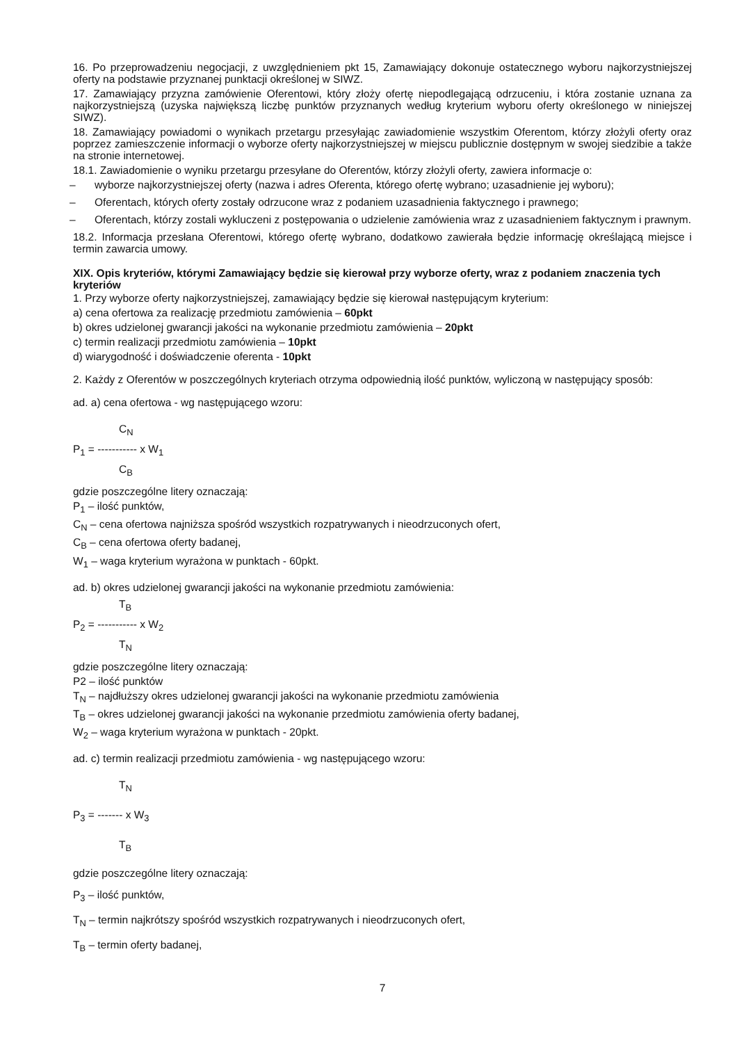16. Po przeprowadzeniu negocjacji, z uwzględnieniem pkt 15, Zamawiający dokonuje ostatecznego wyboru najkorzystniejszej oferty na podstawie przyznanej punktacji określonej w SIWZ.
17. Zamawiający przyzna zamówienie Oferentowi, który złoży ofertę niepodlegającą odrzuceniu, i która zostanie uznana za najkorzystniejszą (uzyska największą liczbę punktów przyznanych według kryterium wyboru oferty określonego w niniejszej SIWZ).
18. Zamawiający powiadomi o wynikach przetargu przesyłając zawiadomienie wszystkim Oferentom, którzy złożyli oferty oraz poprzez zamieszczenie informacji o wyborze oferty najkorzystniejszej w miejscu publicznie dostępnym w swojej siedzibie a także na stronie internetowej.
18.1. Zawiadomienie o wyniku przetargu przesyłane do Oferentów, którzy złożyli oferty, zawiera informacje o:
– wyborze najkorzystniejszej oferty (nazwa i adres Oferenta, którego ofertę wybrano; uzasadnienie jej wyboru);
– Oferentach, których oferty zostały odrzucone wraz z podaniem uzasadnienia faktycznego i prawnego;
– Oferentach, którzy zostali wykluczeni z postępowania o udzielenie zamówienia wraz z uzasadnieniem faktycznym i prawnym.
18.2. Informacja przesłana Oferentowi, którego ofertę wybrano, dodatkowo zawierała będzie informację określającą miejsce i termin zawarcia umowy.
XIX. Opis kryteriów, którymi Zamawiający będzie się kierował przy wyborze oferty, wraz z podaniem znaczenia tych kryteriów
1. Przy wyborze oferty najkorzystniejszej, zamawiający będzie się kierował następującym kryterium:
a) cena ofertowa za realizację przedmiotu zamówienia – 60pkt
b) okres udzielonej gwarancji jakości na wykonanie przedmiotu zamówienia – 20pkt
c) termin realizacji przedmiotu zamówienia – 10pkt
d) wiarygodność i doświadczenie oferenta - 10pkt
2. Każdy z Oferentów w poszczególnych kryteriach otrzyma odpowiednią ilość punktów, wyliczoną w następujący sposób:
ad. a) cena ofertowa - wg następującego wzoru:
C<sub>N</sub>
P<sub>1</sub> = ----------- x W<sub>1</sub>
C<sub>B</sub>
gdzie poszczególne litery oznaczają:
P<sub>1</sub> – ilość punktów,
C<sub>N</sub> – cena ofertowa najniższa spośród wszystkich rozpatrywanych i nieodrzuconych ofert,
C<sub>B</sub> – cena ofertowa oferty badanej,
W<sub>1</sub> – waga kryterium wyrażona w punktach - 60pkt.
ad. b) okres udzielonej gwarancji jakości na wykonanie przedmiotu zamówienia:
T<sub>B</sub>
P<sub>2</sub> = ----------- x W<sub>2</sub>
T<sub>N</sub>
gdzie poszczególne litery oznaczają:
P2 – ilość punktów
T<sub>N</sub> – najdłuższy okres udzielonej gwarancji jakości na wykonanie przedmiotu zamówienia
T<sub>B</sub> – okres udzielonej gwarancji jakości na wykonanie przedmiotu zamówienia oferty badanej,
W<sub>2</sub> – waga kryterium wyrażona w punktach - 20pkt.
ad. c) termin realizacji przedmiotu zamówienia - wg następującego wzoru:
T<sub>N</sub>
P<sub>3</sub> = ------- x W<sub>3</sub>
T<sub>B</sub>
gdzie poszczególne litery oznaczają:
P<sub>3</sub> – ilość punktów,
T<sub>N</sub> – termin najkrótszy spośród wszystkich rozpatrywanych i nieodrzuconych ofert,
T<sub>B</sub> – termin oferty badanej,
7